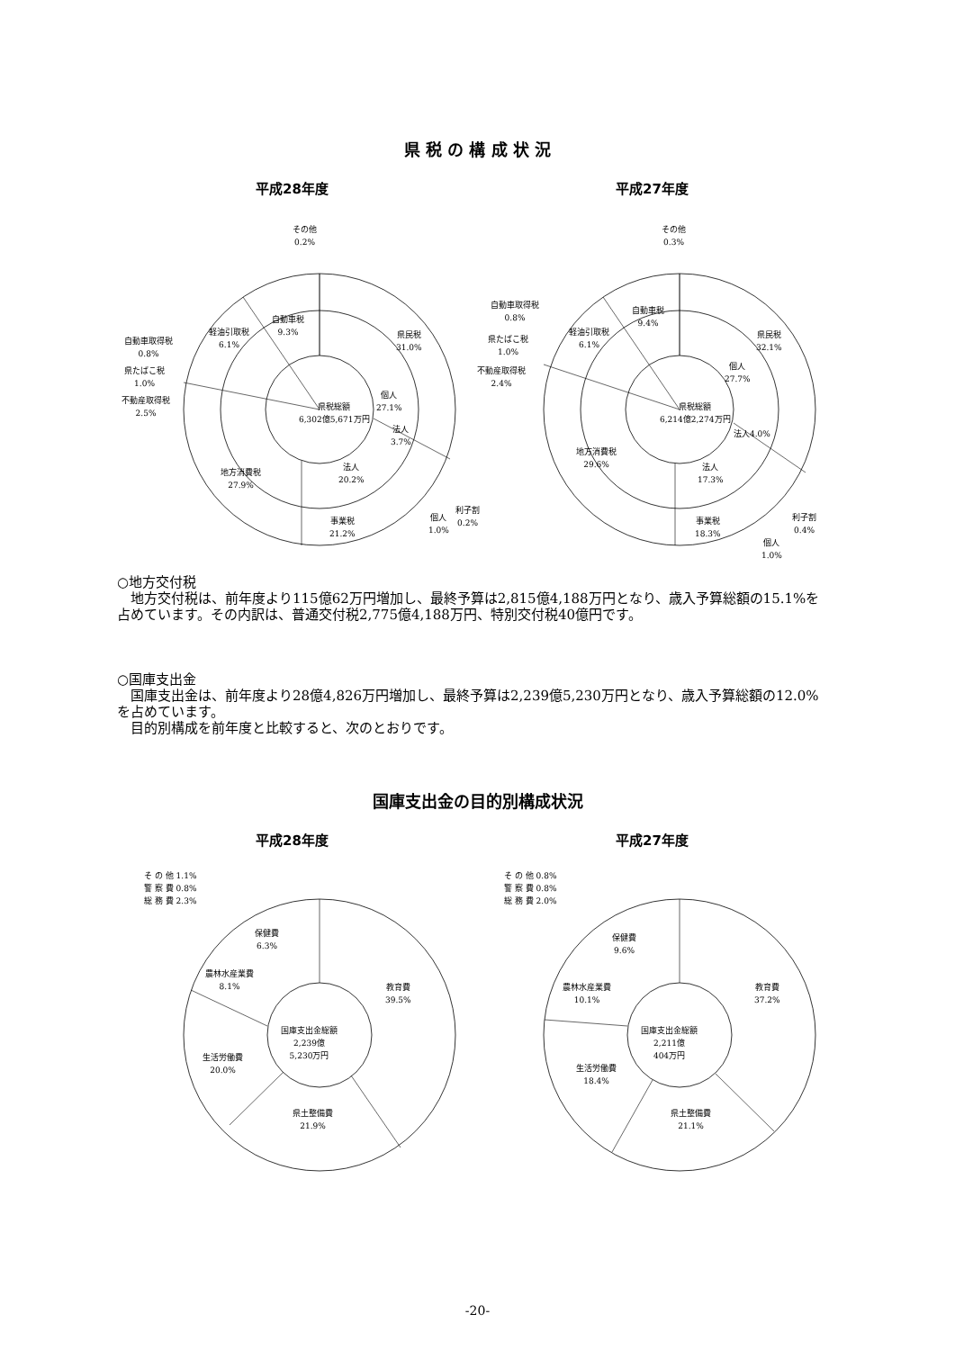県 税 の 構 成 状 況
平成28年度 平成27年度
その他
0.2%
自動車税
9.3%
軽油引取税
6.1%
自動車取得税
0.8%
県たばこ税
1.0%
不動産取得税
2.5%
県民税
31.0%
県税総額
6,302億5,671万円
個人
27.1%
法人
3.7%
地方消費税
27.9%
法人
20.2%
事業税
21.2%
個人
1.0%
利子割
0.2%
その他
0.3%
自動車税
9.4%
軽油引取税
6.1%
自動車取得税
0.8%
県たばこ税
1.0%
不動産取得税
2.4%
県民税
32.1%
個人
27.7%
県税総額
6,214億2,274万円
法人4.0%
地方消費税
29.6%
法人
17.3%
事業税
18.3%
利子割
0.4%
個人
1.0%
○地方交付税
　地方交付税は、前年度より115億62万円増加し、最終予算は2,815億4,188万円となり、歳入予算総額の15.1%を占めています。その内訳は、普通交付税2,775億4,188万円、特別交付税40億円です。
○国庫支出金
　国庫支出金は、前年度より28億4,826万円増加し、最終予算は2,239億5,230万円となり、歳入予算総額の12.0%を占めています。
　目的別構成を前年度と比較すると、次のとおりです。
国庫支出金の目的別構成状況
平成28年度 平成27年度
そ の 他 1.1%
警 察 費 0.8%
総 務 費 2.3%
保健費
6.3%
農林水産業費
8.1%
教育費
39.5%
国庫支出金総額
2,239億
5,230万円
生活労働費
20.0%
県土整備費
21.9%
そ の 他 0.8%
警 察 費 0.8%
総 務 費 2.0%
保健費
9.6%
農林水産業費
10.1%
教育費
37.2%
国庫支出金総額
2,211億
404万円
生活労働費
18.4%
県土整備費
21.1%
-20-